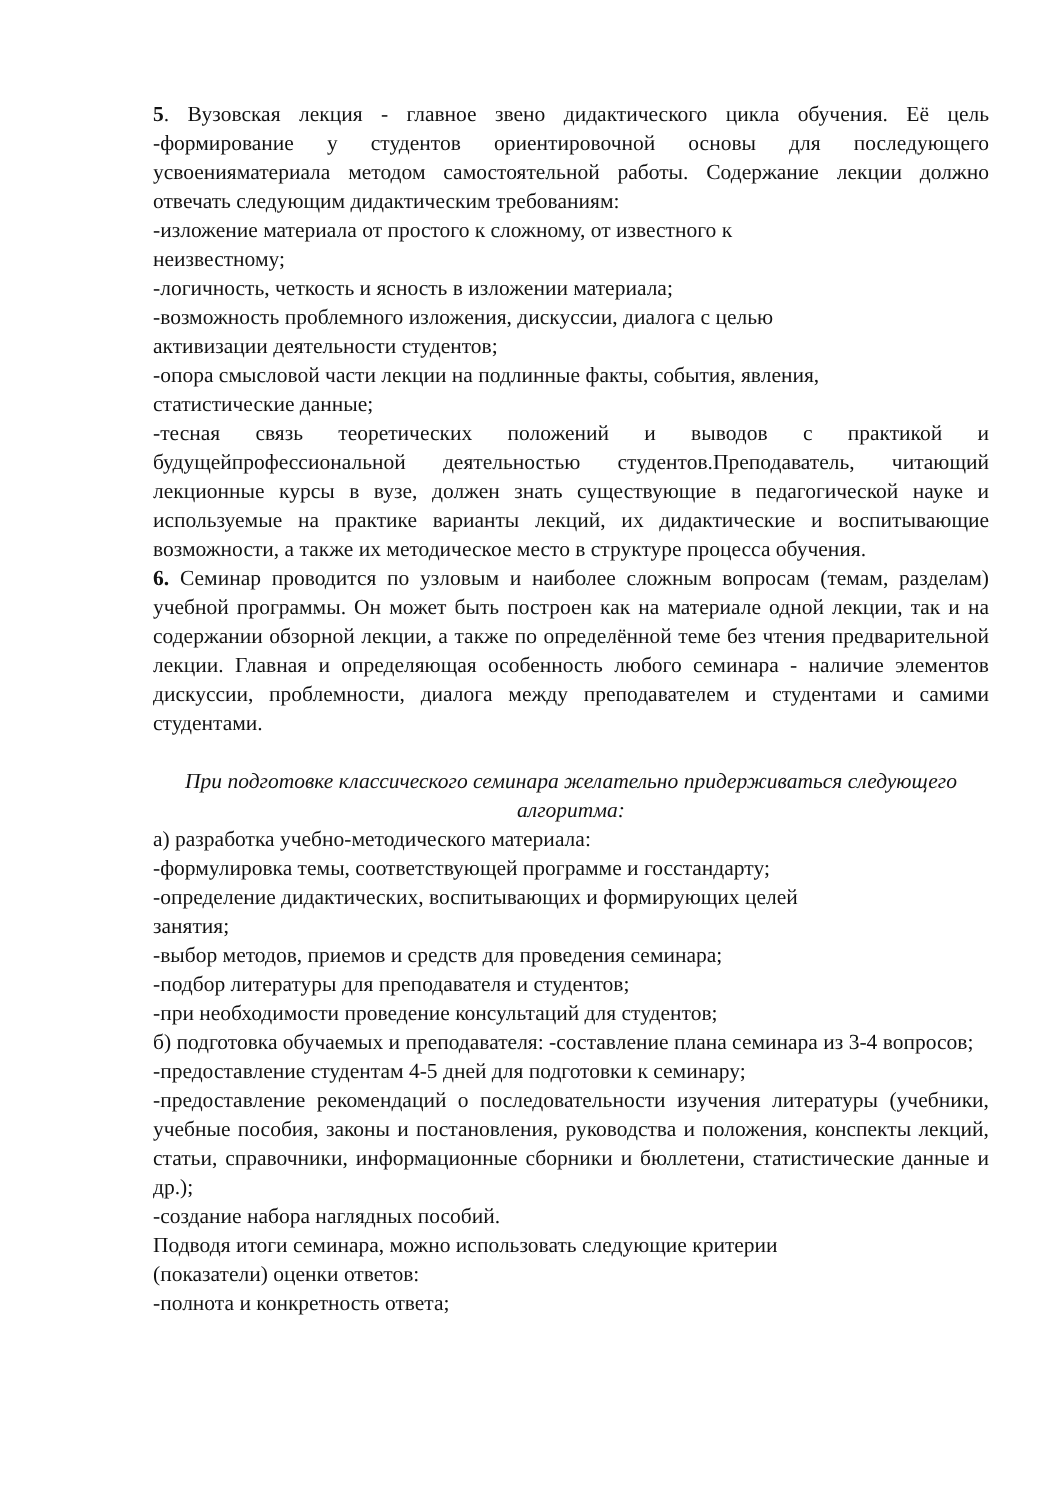5. Вузовская лекция - главное звено дидактического цикла обучения. Её цель -формирование у студентов ориентировочной основы для последующего усвоенияматериала методом самостоятельной работы. Содержание лекции должно отвечать следующим дидактическим требованиям:
-изложение материала от простого к сложному, от известного к
неизвестному;
-логичность, четкость и ясность в изложении материала;
-возможность проблемного изложения, дискуссии, диалога с целью
активизации деятельности студентов;
-опора смысловой части лекции на подлинные факты, события, явления,
статистические данные;
-тесная связь теоретических положений и выводов с практикой и будущейпрофессиональной деятельностью студентов.Преподаватель, читающий лекционные курсы в вузе, должен знать существующие в педагогической науке и используемые на практике варианты лекций, их дидактические и воспитывающие возможности, а также их методическое место в структуре процесса обучения.
6. Семинар проводится по узловым и наиболее сложным вопросам (темам, разделам) учебной программы. Он может быть построен как на материале одной лекции, так и на содержании обзорной лекции, а также по определённой теме без чтения предварительной лекции. Главная и определяющая особенность любого семинара - наличие элементов дискуссии, проблемности, диалога между преподавателем и студентами и самими студентами.
При подготовке классического семинара желательно придерживаться следующего алгоритма:
а) разработка учебно-методического материала:
-формулировка темы, соответствующей программе и госстандарту;
-определение дидактических, воспитывающих и формирующих целей
занятия;
-выбор методов, приемов и средств для проведения семинара;
-подбор литературы для преподавателя и студентов;
-при необходимости проведение консультаций для студентов;
б) подготовка обучаемых и преподавателя: -составление плана семинара из 3-4 вопросов;
-предоставление студентам 4-5 дней для подготовки к семинару;
-предоставление рекомендаций о последовательности изучения литературы (учебники, учебные пособия, законы и постановления, руководства и положения, конспекты лекций, статьи, справочники, информационные сборники и бюллетени, статистические данные и др.);
-создание набора наглядных пособий.
Подводя итоги семинара, можно использовать следующие критерии
(показатели) оценки ответов:
-полнота и конкретность ответа;